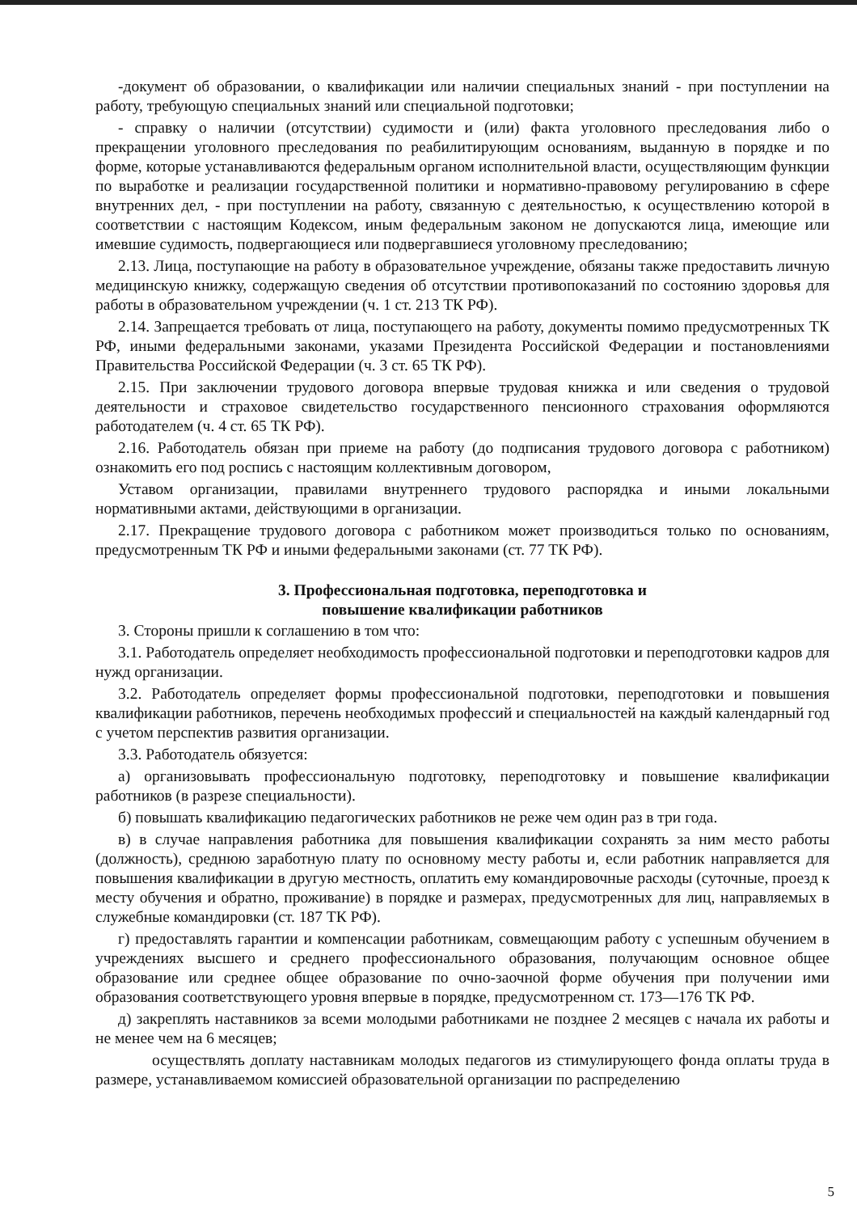-документ об образовании, о квалификации или наличии специальных знаний - при поступлении на работу, требующую специальных знаний или специальной подготовки;
- справку о наличии (отсутствии) судимости и (или) факта уголовного преследования либо о прекращении уголовного преследования по реабилитирующим основаниям, выданную в порядке и по форме, которые устанавливаются федеральным органом исполнительной власти, осуществляющим функции по выработке и реализации государственной политики и нормативно-правовому регулированию в сфере внутренних дел, - при поступлении на работу, связанную с деятельностью, к осуществлению которой в соответствии с настоящим Кодексом, иным федеральным законом не допускаются лица, имеющие или имевшие судимость, подвергающиеся или подвергавшиеся уголовному преследованию;
2.13. Лица, поступающие на работу в образовательное учреждение, обязаны также предоставить личную медицинскую книжку, содержащую сведения об отсутствии противопоказаний по состоянию здоровья для работы в образовательном учреждении (ч. 1 ст. 213 ТК РФ).
2.14. Запрещается требовать от лица, поступающего на работу, документы помимо предусмотренных ТК РФ, иными федеральными законами, указами Президента Российской Федерации и постановлениями Правительства Российской Федерации (ч. 3 ст. 65 ТК РФ).
2.15. При заключении трудового договора впервые трудовая книжка и или сведения о трудовой деятельности и страховое свидетельство государственного пенсионного страхования оформляются работодателем (ч. 4 ст. 65 ТК РФ).
2.16. Работодатель обязан при приеме на работу (до подписания трудового договора с работником) ознакомить его под роспись с настоящим коллективным договором,
Уставом организации, правилами внутреннего трудового распорядка и иными локальными нормативными актами, действующими в организации.
2.17. Прекращение трудового договора с работником может производиться только по основаниям, предусмотренным ТК РФ и иными федеральными законами (ст. 77 ТК РФ).
3. Профессиональная подготовка, переподготовка и
повышение квалификации работников
3. Стороны пришли к соглашению в том что:
3.1. Работодатель определяет необходимость профессиональной подготовки и переподготовки кадров для нужд организации.
3.2. Работодатель определяет формы профессиональной подготовки, переподготовки и повышения квалификации работников, перечень необходимых профессий и специальностей на каждый календарный год с учетом перспектив развития организации.
3.3. Работодатель обязуется:
а) организовывать профессиональную подготовку, переподготовку и повышение квалификации работников (в разрезе специальности).
б) повышать квалификацию педагогических работников не реже чем один раз в три года.
в) в случае направления работника для повышения квалификации сохранять за ним место работы (должность), среднюю заработную плату по основному месту работы и, если работник направляется для повышения квалификации в другую местность, оплатить ему командировочные расходы (суточные, проезд к месту обучения и обратно, проживание) в порядке и размерах, предусмотренных для лиц, направляемых в служебные командировки (ст. 187 ТК РФ).
г) предоставлять гарантии и компенсации работникам, совмещающим работу с успешным обучением в учреждениях высшего и среднего профессионального образования, получающим основное общее образование или среднее общее образование по очно-заочной форме обучения при получении ими образования соответствующего уровня впервые в порядке, предусмотренном ст. 173—176 ТК РФ.
д) закреплять наставников за всеми молодыми работниками не позднее 2 месяцев с начала их работы и не менее чем на 6 месяцев;
осуществлять доплату наставникам молодых педагогов из стимулирующего фонда оплаты труда в размере, устанавливаемом комиссией образовательной организации по распределению
5